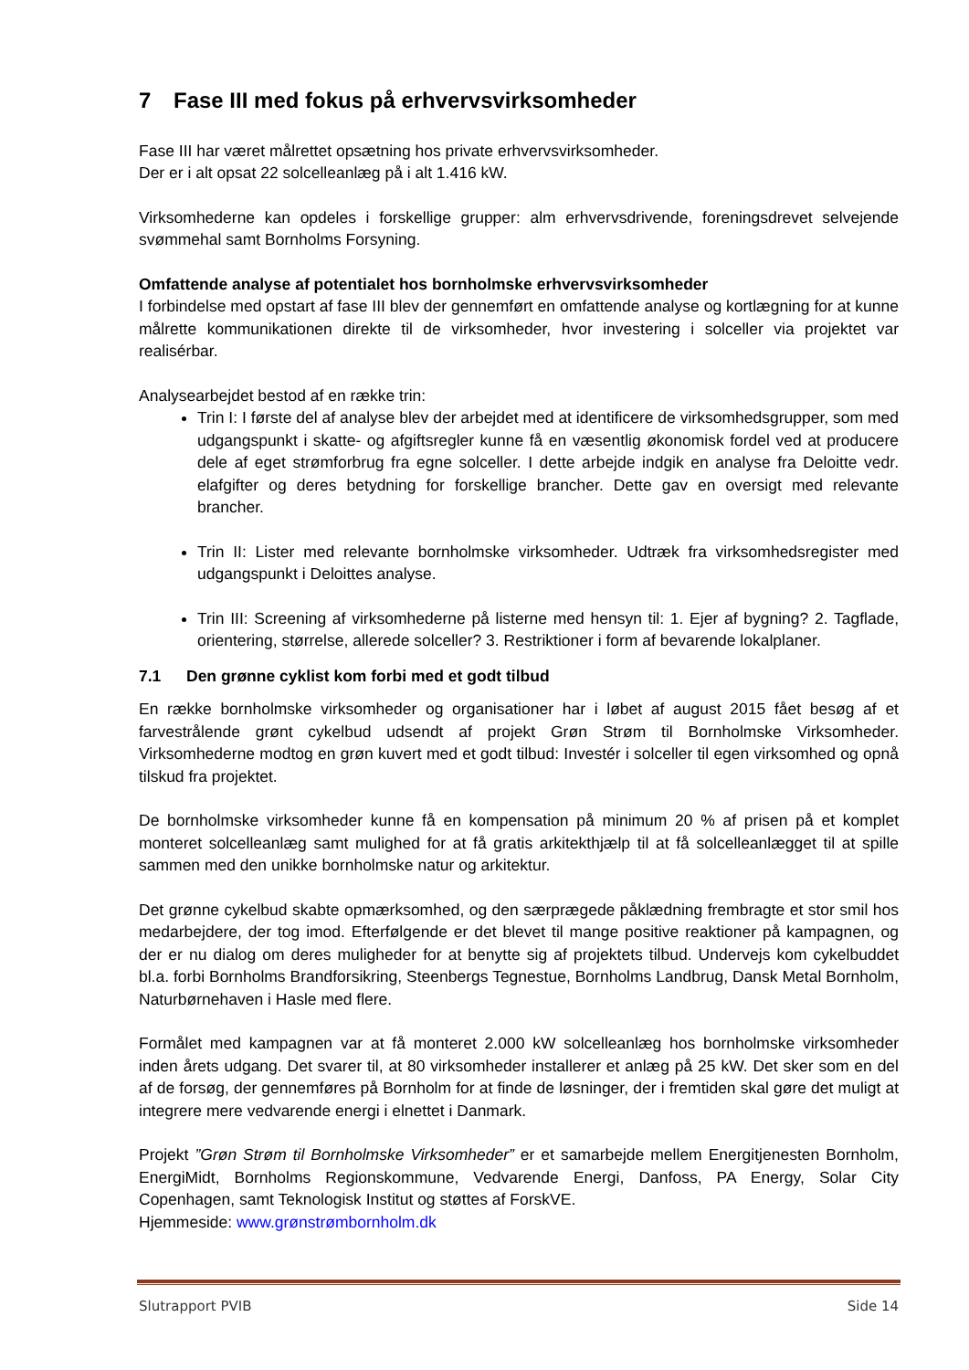7 Fase III med fokus på erhvervsvirksomheder
Fase III har været målrettet opsætning hos private erhvervsvirksomheder.
Der er i alt opsat 22 solcelleanlæg på i alt 1.416 kW.
Virksomhederne kan opdeles i forskellige grupper: alm erhvervsdrivende, foreningsdrevet selvejende svømmehal samt Bornholms Forsyning.
Omfattende analyse af potentialet hos bornholmske erhvervsvirksomheder
I forbindelse med opstart af fase III blev der gennemført en omfattende analyse og kortlægning for at kunne målrette kommunikationen direkte til de virksomheder, hvor investering i solceller via projektet var realisérbar.
Analysearbejdet bestod af en række trin:
Trin I: I første del af analyse blev der arbejdet med at identificere de virksomhedsgrupper, som med udgangspunkt i skatte- og afgiftsregler kunne få en væsentlig økonomisk fordel ved at producere dele af eget strømforbrug fra egne solceller. I dette arbejde indgik en analyse fra Deloitte vedr. elafgifter og deres betydning for forskellige brancher. Dette gav en oversigt med relevante brancher.
Trin II: Lister med relevante bornholmske virksomheder. Udtræk fra virksomhedsregister med udgangspunkt i Deloittes analyse.
Trin III: Screening af virksomhederne på listerne med hensyn til: 1. Ejer af bygning? 2. Tagflade, orientering, størrelse, allerede solceller? 3. Restriktioner i form af bevarende lokalplaner.
7.1 Den grønne cyklist kom forbi med et godt tilbud
En række bornholmske virksomheder og organisationer har i løbet af august 2015 fået besøg af et farvestrålende grønt cykelbud udsendt af projekt Grøn Strøm til Bornholmske Virksomheder. Virksomhederne modtog en grøn kuvert med et godt tilbud: Investér i solceller til egen virksomhed og opnå tilskud fra projektet.
De bornholmske virksomheder kunne få en kompensation på minimum 20 % af prisen på et komplet monteret solcelleanlæg samt mulighed for at få gratis arkitekthjælp til at få solcelleanlægget til at spille sammen med den unikke bornholmske natur og arkitektur.
Det grønne cykelbud skabte opmærksomhed, og den særprægede påklædning frembragte et stor smil hos medarbejdere, der tog imod. Efterfølgende er det blevet til mange positive reaktioner på kampagnen, og der er nu dialog om deres muligheder for at benytte sig af projektets tilbud. Undervejs kom cykelbuddet bl.a. forbi Bornholms Brandforsikring, Steenbergs Tegnestue, Bornholms Landbrug, Dansk Metal Bornholm, Naturbørnehaven i Hasle med flere.
Formålet med kampagnen var at få monteret 2.000 kW solcelleanlæg hos bornholmske virksomheder inden årets udgang. Det svarer til, at 80 virksomheder installerer et anlæg på 25 kW. Det sker som en del af de forsøg, der gennemføres på Bornholm for at finde de løsninger, der i fremtiden skal gøre det muligt at integrere mere vedvarende energi i elnettet i Danmark.
Projekt ”Grøn Strøm til Bornholmske Virksomheder” er et samarbejde mellem Energitjenesten Bornholm, EnergiMidt, Bornholms Regionskommune, Vedvarende Energi, Danfoss, PA Energy, Solar City Copenhagen, samt Teknologisk Institut og støttes af ForskVE.
Hjemmeside: www.grønstrømbornholm.dk
Slutrapport PVIB Side 14